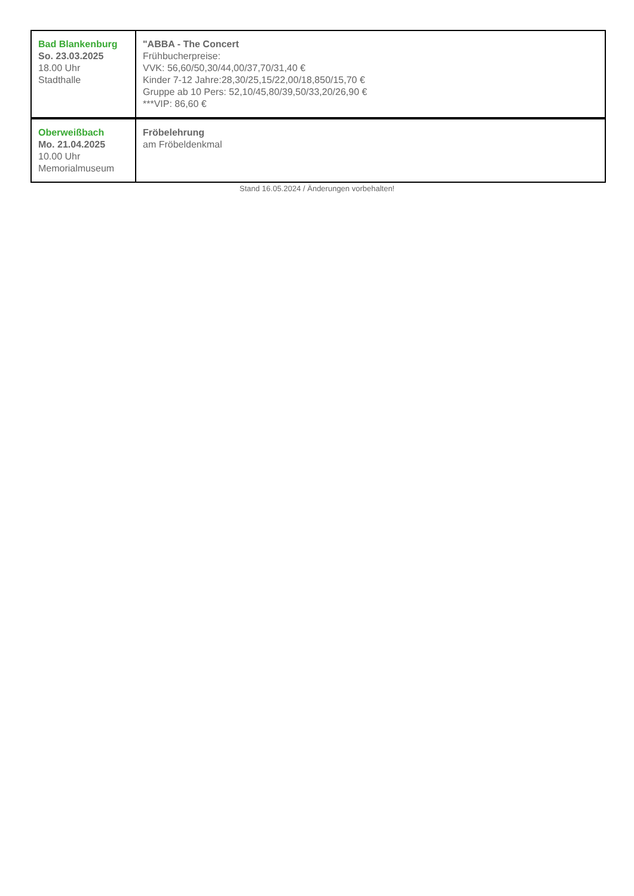| Bad Blankenburg So. 23.03.2025 18.00 Uhr Stadthalle | "ABBA - The Concert Frühbucherpreise: VVK: 56,60/50,30/44,00/37,70/31,40 € Kinder 7-12 Jahre:28,30/25,15/22,00/18,850/15,70 € Gruppe ab 10 Pers: 52,10/45,80/39,50/33,20/26,90 € ***VIP: 86,60 € |
| Oberweißbach Mo. 21.04.2025 10.00 Uhr Memorialmuseum | Fröbelehrung am Fröbeldenkmal |
Stand 16.05.2024 / Änderungen vorbehalten!